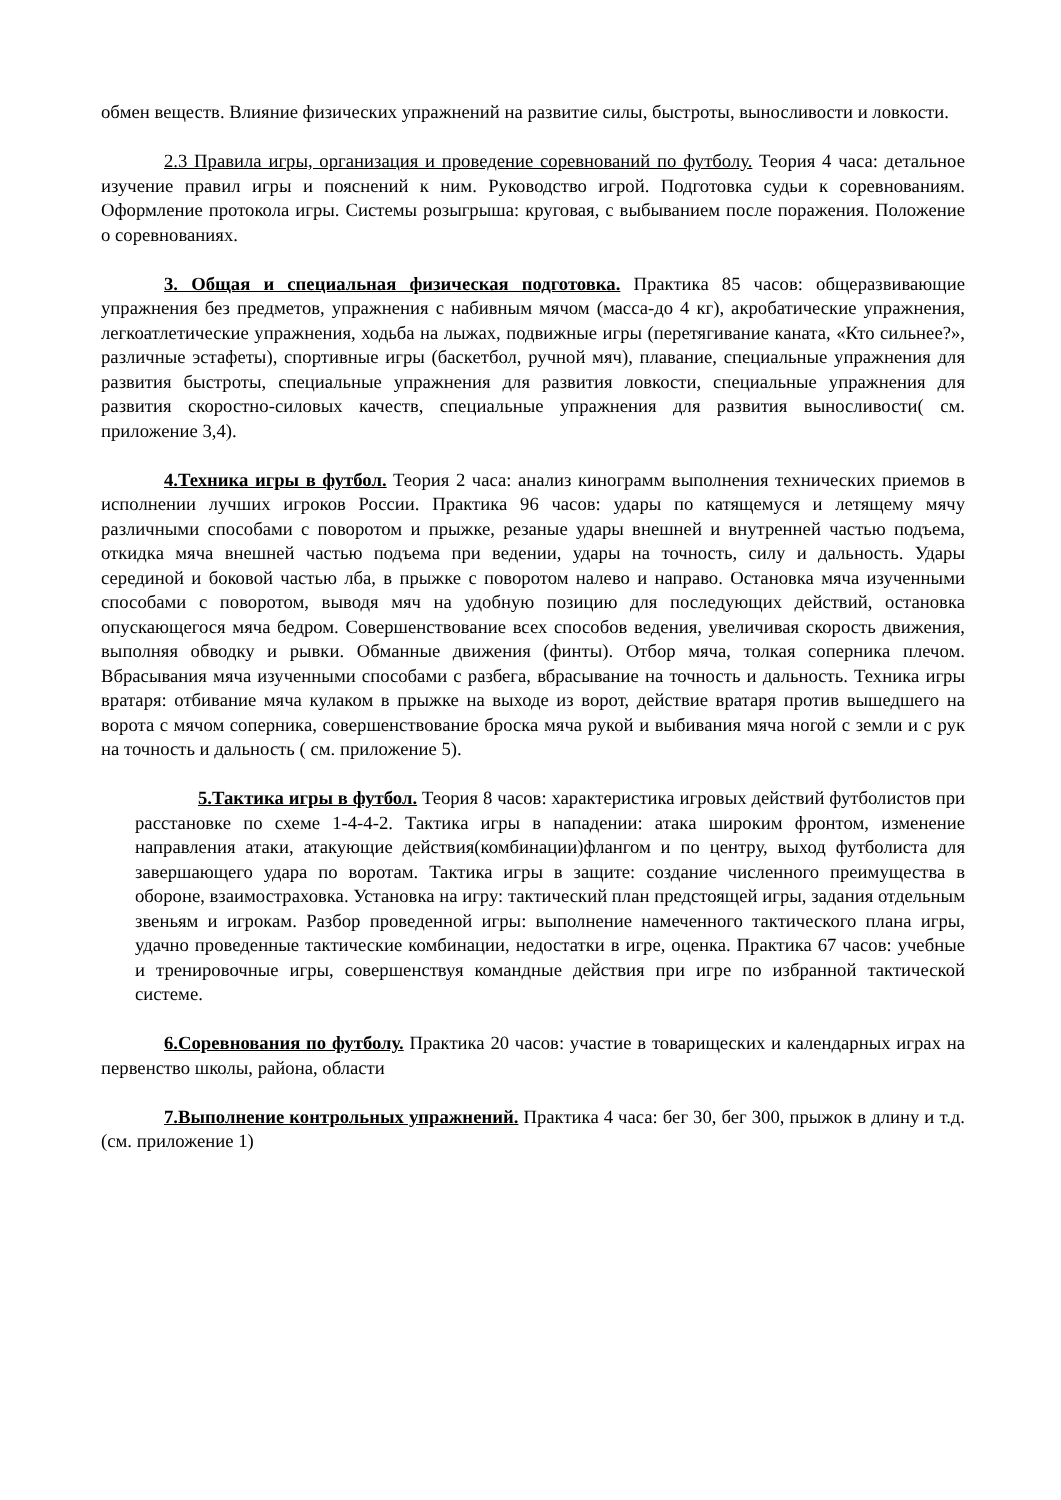обмен веществ. Влияние физических упражнений на развитие силы, быстроты, выносливости и ловкости.
2.3 Правила игры, организация и проведение соревнований по футболу. Теория 4 часа: детальное изучение правил игры и пояснений к ним. Руководство игрой. Подготовка судьи к соревнованиям. Оформление протокола игры. Системы розыгрыша: круговая, с выбыванием после поражения. Положение о соревнованиях.
3. Общая и специальная физическая подготовка. Практика 85 часов: общеразвивающие упражнения без предметов, упражнения с набивным мячом (масса-до 4 кг), акробатические упражнения, легкоатлетические упражнения, ходьба на лыжах, подвижные игры (перетягивание каната, «Кто сильнее?», различные эстафеты), спортивные игры (баскетбол, ручной мяч), плавание, специальные упражнения для развития быстроты, специальные упражнения для развития ловкости, специальные упражнения для развития скоростно-силовых качеств, специальные упражнения для развития выносливости( см. приложение 3,4).
4.Техника игры в футбол. Теория 2 часа: анализ кинограмм выполнения технических приемов в исполнении лучших игроков России. Практика 96 часов: удары по катящемуся и летящему мячу различными способами с поворотом и прыжке, резаные удары внешней и внутренней частью подъема, откидка мяча внешней частью подъема при ведении, удары на точность, силу и дальность. Удары серединой и боковой частью лба, в прыжке с поворотом налево и направо. Остановка мяча изученными способами с поворотом, выводя мяч на удобную позицию для последующих действий, остановка опускающегося мяча бедром. Совершенствование всех способов ведения, увеличивая скорость движения, выполняя обводку и рывки. Обманные движения (финты). Отбор мяча, толкая соперника плечом. Вбрасывания мяча изученными способами с разбега, вбрасывание на точность и дальность. Техника игры вратаря: отбивание мяча кулаком в прыжке на выходе из ворот, действие вратаря против вышедшего на ворота с мячом соперника, совершенствование броска мяча рукой и выбивания мяча ногой с земли и с рук на точность и дальность ( см. приложение 5).
5.Тактика игры в футбол. Теория 8 часов: характеристика игровых действий футболистов при расстановке по схеме 1-4-4-2. Тактика игры в нападении: атака широким фронтом, изменение направления атаки, атакующие действия(комбинации)флангом и по центру, выход футболиста для завершающего удара по воротам. Тактика игры в защите: создание численного преимущества в обороне, взаимостраховка. Установка на игру: тактический план предстоящей игры, задания отдельным звеньям и игрокам. Разбор проведенной игры: выполнение намеченного тактического плана игры, удачно проведенные тактические комбинации, недостатки в игре, оценка. Практика 67 часов: учебные и тренировочные игры, совершенствуя командные действия при игре по избранной тактической системе.
6.Соревнования по футболу. Практика 20 часов: участие в товарищеских и календарных играх на первенство школы, района, области
7.Выполнение контрольных упражнений. Практика 4 часа: бег 30, бег 300, прыжок в длину и т.д. (см. приложение 1)